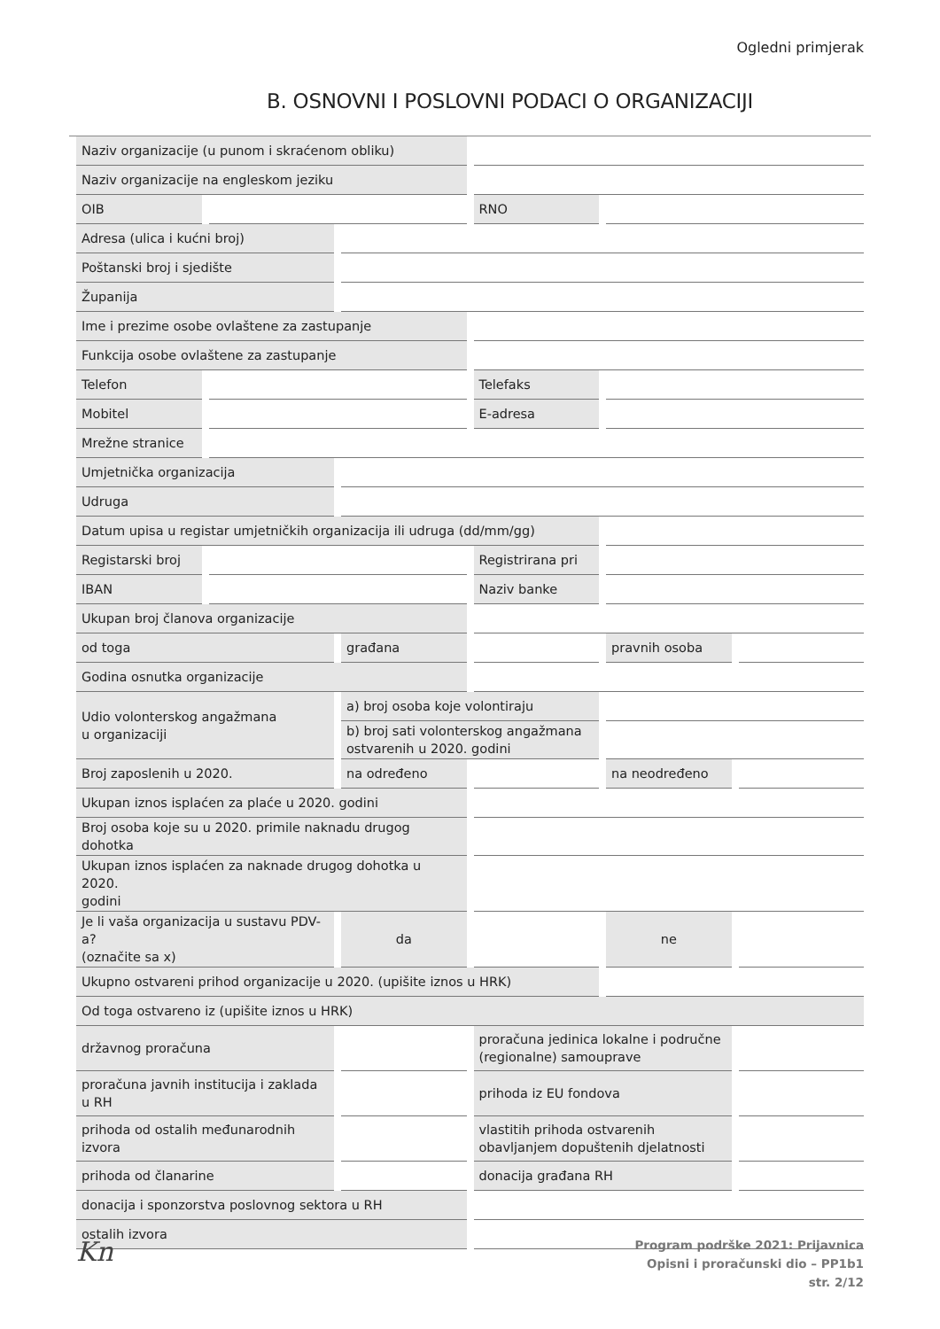Ogledni primjerak
B. OSNOVNI I POSLOVNI PODACI O ORGANIZACIJI
| Naziv organizacije (u punom i skraćenom obliku) | | | | | |
| Naziv organizacije na engleskom jeziku | | | | | |
| OIB | | | RNO | | |
| Adresa (ulica i kućni broj) | | | | | |
| Poštanski broj i sjedište | | | | | |
| Županija | | | | | |
| Ime i prezime osobe ovlaštene za zastupanje | | | | | |
| Funkcija osobe ovlaštene za zastupanje | | | | | |
| Telefon | | | Telefaks | | |
| Mobitel | | | E-adresa | | |
| Mrežne stranice | | | | | |
| Umjetnička organizacija | | | | | |
| Udruga | | | | | |
| Datum upisa u registar umjetničkih organizacija ili udruga (dd/mm/gg) | | | | | |
| Registarski broj | | | Registrirana pri | | |
| IBAN | | | Naziv banke | | |
| Ukupan broj članova organizacije | | | | | |
| od toga | | građana | | pravnih osoba | |
| Godina osnutka organizacije | | | | | |
| Udio volonterskog angažmana u organizaciji | | a) broj osoba koje volontiraju | | | |
| | | b) broj sati volonterskog angažmana ostvarenih u 2020. godini | | | |
| Broj zaposlenih u 2020. | | na određeno | | na neodređeno | |
| Ukupan iznos isplaćen za plaće u 2020. godini | | | | | |
| Broj osoba koje su u 2020. primile naknadu drugog dohotka | | | | | |
| Ukupan iznos isplaćen za naknade drugog dohotka u 2020. godini | | | | | |
| Je li vaša organizacija u sustavu PDV-a? (označite sa x) | | da | | ne | |
| Ukupno ostvareni prihod organizacije u 2020. (upišite iznos u HRK) | | | | | |
| Od toga ostvareno iz (upišite iznos u HRK) | | | | | |
| državnog proračuna | | | proračuna jedinica lokalne i područne (regionalne) samouprave | | |
| proračuna javnih institucija i zaklada u RH | | | prihoda iz EU fondova | | |
| prihoda od ostalih međunarodnih izvora | | | vlastitih prihoda ostvarenih obavljanjem dopuštenih djelatnosti | | |
| prihoda od članarine | | | donacija građana RH | | |
| donacija i sponzorstva poslovnog sektora u RH | | | | | |
| ostalih izvora | | | | | |
Kn
Program podrške 2021: Prijavnica
Opisni i proračunski dio – PP1b1
str. 2/12